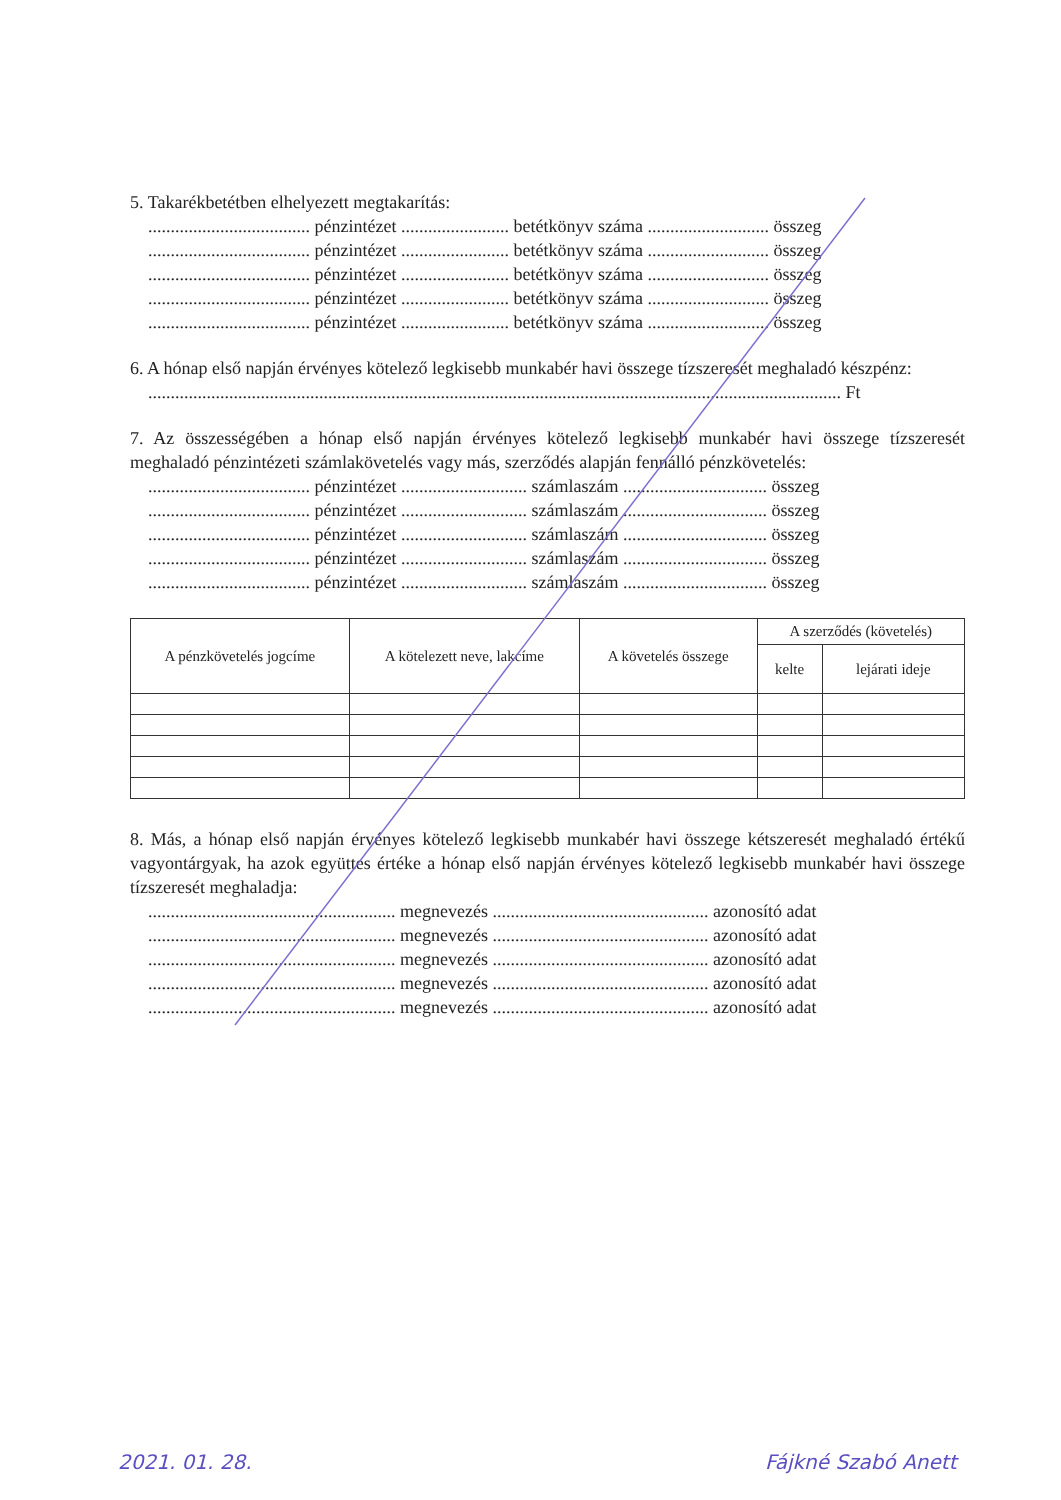5. Takarékbetétben elhelyezett megtakarítás:
.................................... pénzintézet ........................ betétkönyv száma ........................... összeg
.................................... pénzintézet ........................ betétkönyv száma ........................... összeg
.................................... pénzintézet ........................ betétkönyv száma ........................... összeg
.................................... pénzintézet ........................ betétkönyv száma ........................... összeg
.................................... pénzintézet ........................ betétkönyv száma ........................... összeg
6. A hónap első napján érvényes kötelező legkisebb munkabér havi összege tízszeresét meghaladó készpénz:
.......................................................................................................................................................... Ft
7. Az összességében a hónap első napján érvényes kötelező legkisebb munkabér havi összege tízszeresét meghaladó pénzintézeti számlakövetelés vagy más, szerződés alapján fennálló pénzkövetelés:
.................................... pénzintézet ............................ számlaszám ................................ összeg
.................................... pénzintézet ............................ számlaszám ................................ összeg
.................................... pénzintézet ............................ számlaszám ................................ összeg
.................................... pénzintézet ............................ számlaszám ................................ összeg
.................................... pénzintézet ............................ számlaszám ................................ összeg
| A pénzkövetelés jogcíme | A kötelezett neve, lakcíme | A követelés összege | A szerződés (követelés) | |
| --- | --- | --- | --- | --- |
| | | | kelte | lejárati ideje |
8. Más, a hónap első napján érvényes kötelező legkisebb munkabér havi összege kétszeresét meghaladó értékű vagyontárgyak, ha azok együttes értéke a hónap első napján érvényes kötelező legkisebb munkabér havi összege tízszeresét meghaladja:
....................................................... megnevezés ................................................ azonosító adat
....................................................... megnevezés ................................................ azonosító adat
....................................................... megnevezés ................................................ azonosító adat
....................................................... megnevezés ................................................ azonosító adat
....................................................... megnevezés ................................................ azonosító adat
2021. 01. 28. Fájkné Szabó Anett